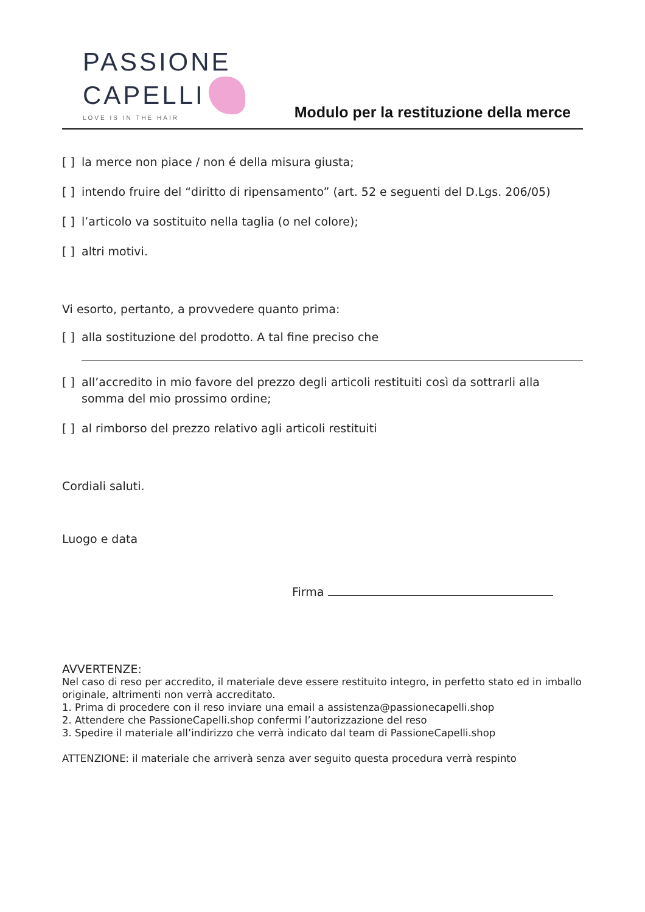PASSIONE
CAPELLI
LOVE IS IN THE HAIR
Modulo per la restituzione della merce
[ ] la merce non piace / non é della misura giusta;
[ ] intendo fruire del “diritto di ripensamento” (art. 52 e seguenti del D.Lgs. 206/05)
[ ] l’articolo va sostituito nella taglia (o nel colore);
[ ] altri motivi.
Vi esorto, pertanto, a provvedere quanto prima:
[ ] alla sostituzione del prodotto. A tal fine preciso che
[ ] all’accredito in mio favore del prezzo degli articoli restituiti così da sottrarli alla somma del mio prossimo ordine;
[ ] al rimborso del prezzo relativo agli articoli restituiti
Cordiali saluti.
Luogo e data
Firma
AVVERTENZE:
Nel caso di reso per accredito, il materiale deve essere restituito integro, in perfetto stato ed in imballo originale, altrimenti non verrà accreditato.
1. Prima di procedere con il reso inviare una email a assistenza@passionecapelli.shop
2. Attendere che PassioneCapelli.shop confermi l’autorizzazione del reso
3. Spedire il materiale all’indirizzo che verrà indicato dal team di PassioneCapelli.shop
ATTENZIONE: il materiale che arriverà senza aver seguito questa procedura verrà respinto